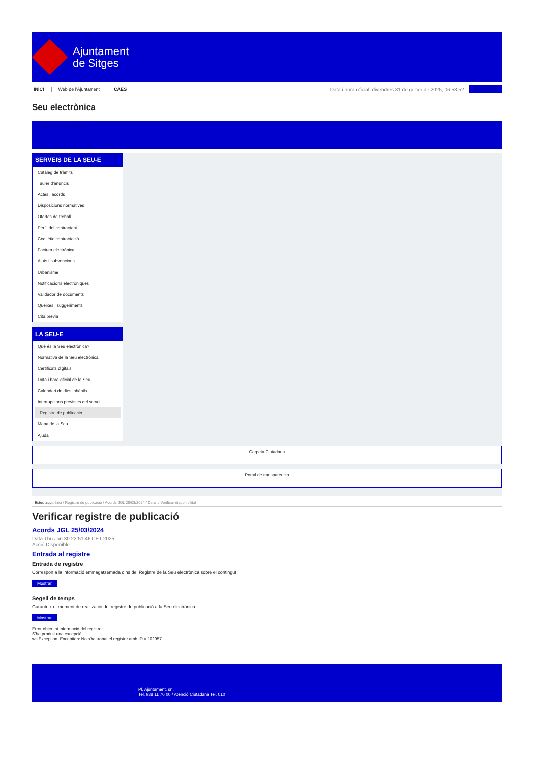Ajuntament
de Sitges
INICI Web de l'Ajuntament CAES
Data i hora oficial: divendres 31 de gener de 2025, 06:53:52
Sincronitza
Seu electrònica
Obtenir còpia autèntica
SERVEIS DE LA SEU-E
Catàleg de tràmits
Tauler d'anuncis
Actes i acords
Disposicions normatives
Ofertes de treball
Perfil del contractant
Codi ètic contractació
Factura electrònica
Ajuts i subvencions
Urbanisme
Notificacions electròniques
Validador de documents
Queixes i suggeriments
Cita prèvia
LA SEU-E
Què és la Seu electrònica?
Normativa de la Seu electrònica
Certificats digitals
Data i hora oficial de la Seu
Calendari de dies inhàbils
Interrupcions previstes del servei
Registre de publicació
Mapa de la Seu
Ajuda
Carpeta Ciutadana
Portal de transparència
Esteu aquí: Inici / Registre de publicació / Acords JGL 25/03/2024 / Detall / Verificar disponibilitat
Verificar registre de publicació
Acords JGL 25/03/2024
Data Thu Jan 30 22:51:46 CET 2025
Acció Disponible
Entrada al registre
Entrada de registre
Correspon a la informació emmagatzemada dins del Registre de la Seu electrònica sobre el contingut
Mostrar
Segell de temps
Garanteix el moment de realització del registre de publicació a la Seu electrònica
Mostrar
Error obtenint informació del registre:
S'ha produit una excepció
ws.Exception_Exception: No s'ha trobat el registre amb ID = 102957
Pl. Ajuntament, sn.
Tel. 938 11 76 00 / Atenció Ciutadana Tel. 010